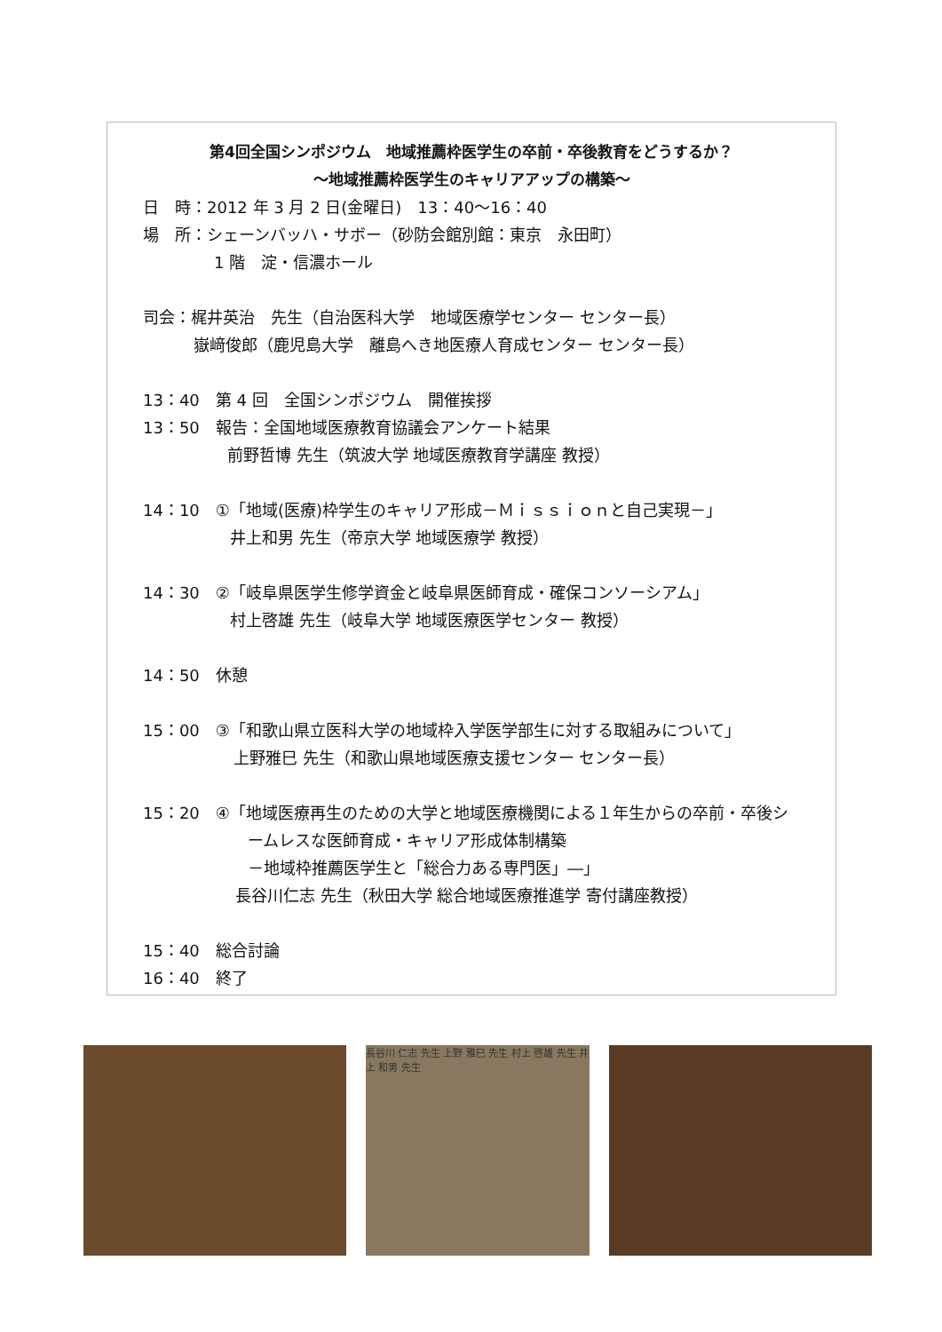第4回全国シンポジウム　地域推薦枠医学生の卒前・卒後教育をどうするか？
～地域推薦枠医学生のキャリアアップの構築～
日　時：2012 年 3 月 2 日(金曜日)　13：40～16：40
場　所：シェーンバッハ・サボー（砂防会館別館：東京　永田町）
1 階　淀・信濃ホール
司会：梶井英治　先生（自治医科大学　地域医療学センター センター長）
嶽﨑俊郎（鹿児島大学　離島へき地医療人育成センター センター長）
13：40　第 4 回　全国シンポジウム　開催挨拶
13：50　報告：全国地域医療教育協議会アンケート結果
前野哲博 先生（筑波大学 地域医療教育学講座 教授）
14：10　①「地域(医療)枠学生のキャリア形成－Ｍｉｓｓｉｏｎと自己実現－」
井上和男 先生（帝京大学 地域医療学 教授）
14：30　②「岐阜県医学生修学資金と岐阜県医師育成・確保コンソーシアム」
村上啓雄 先生（岐阜大学 地域医療医学センター 教授）
14：50　休憩
15：00　③「和歌山県立医科大学の地域枠入学医学部生に対する取組みについて」
上野雅巳 先生（和歌山県地域医療支援センター センター長）
15：20　④「地域医療再生のための大学と地域医療機関による１年生からの卒前・卒後シ
ームレスな医師育成・キャリア形成体制構築
－地域枠推薦医学生と「総合力ある専門医」―」
長谷川仁志 先生（秋田大学 総合地域医療推進学 寄付講座教授）
15：40　総合討論
16：40　終了
長谷川 仁志 先生 上野 雅巳 先生 村上 啓雄 先生 井上 和男 先生